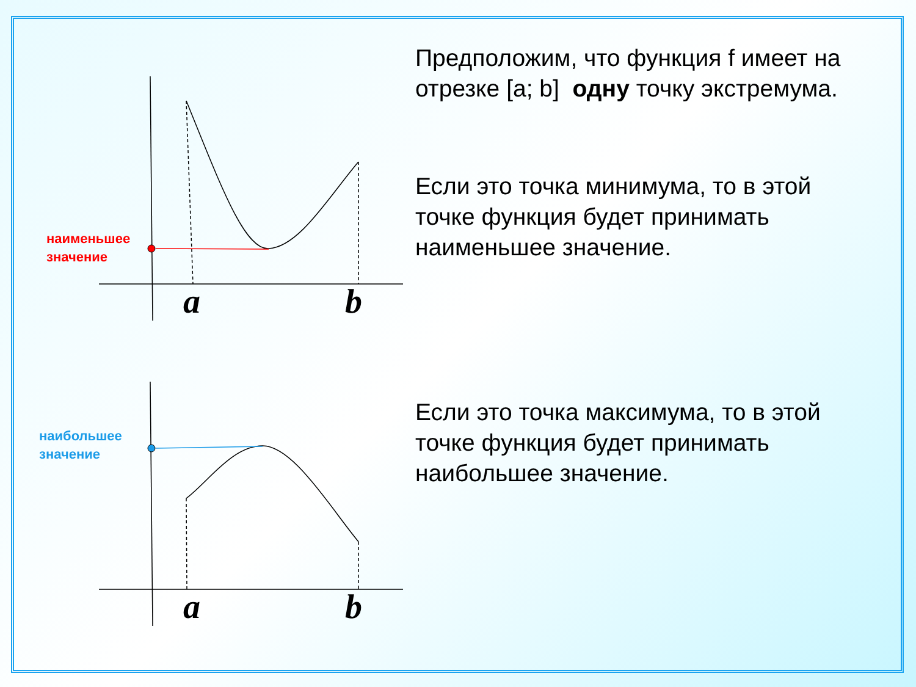a
b
a
b
наименьшее
значение
наибольшее
значение
Предположим, что функция f имеет на отрезке [a; b] одну точку экстремума.
Если это точка минимума, то в этой точке функция будет принимать наименьшее значение.
Если это точка максимума, то в этой точке функция будет принимать наибольшее значение.